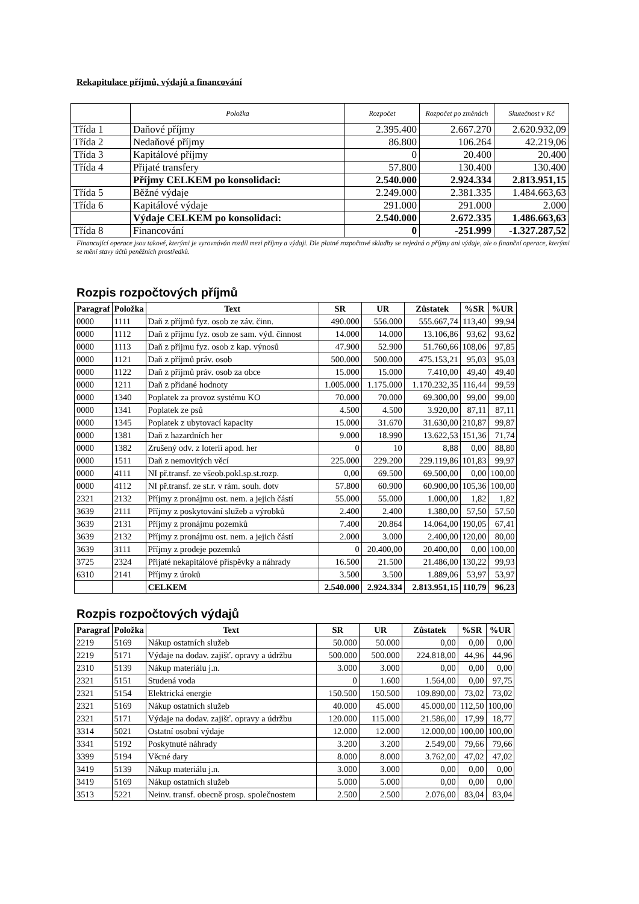Rekapitulace příjmů, výdajů a financování
| | Položka | Rozpočet | Rozpočet po změnách | Skutečnost v Kč |
| --- | --- | --- | --- | --- |
| Třída 1 | Daňové příjmy | 2.395.400 | 2.667.270 | 2.620.932,09 |
| Třída 2 | Nedaňové příjmy | 86.800 | 106.264 | 42.219,06 |
| Třída 3 | Kapitálové příjmy | 0 | 20.400 | 20.400 |
| Třída 4 | Přijaté transfery | 57.800 | 130.400 | 130.400 |
| | Příjmy CELKEM po konsolidaci: | 2.540.000 | 2.924.334 | 2.813.951,15 |
| Třída 5 | Běžné výdaje | 2.249.000 | 2.381.335 | 1.484.663,63 |
| Třída 6 | Kapitálové výdaje | 291.000 | 291.000 | 2.000 |
| | Výdaje CELKEM po konsolidaci: | 2.540.000 | 2.672.335 | 1.486.663,63 |
| Třída 8 | Financování | 0 | -251.999 | -1.327.287,52 |
Financující operace jsou takové, kterými je vyrovnáván rozdíl mezi příjmy a výdaji. Dle platné rozpočtové skladby se nejedná o příjmy ani výdaje, ale o finanční operace, kterými se mění stavy účtů peněžních prostředků.
Rozpis rozpočtových příjmů
| Paragraf | Položka | Text | SR | UR | Zůstatek | %SR | %UR |
| --- | --- | --- | --- | --- | --- | --- | --- |
| 0000 | 1111 | Daň z příjmů fyz. osob ze záv. činn. | 490.000 | 556.000 | 555.667,74 | 113,40 | 99,94 |
| 0000 | 1112 | Daň z příjmu fyz. osob ze sam. výd. činnost | 14.000 | 14.000 | 13.106,86 | 93,62 | 93,62 |
| 0000 | 1113 | Daň z příjmu fyz. osob z kap. výnosů | 47.900 | 52.900 | 51.760,66 | 108,06 | 97,85 |
| 0000 | 1121 | Daň z příjmů práv. osob | 500.000 | 500.000 | 475.153,21 | 95,03 | 95,03 |
| 0000 | 1122 | Daň z příjmů práv. osob za obce | 15.000 | 15.000 | 7.410,00 | 49,40 | 49,40 |
| 0000 | 1211 | Daň z přidané hodnoty | 1.005.000 | 1.175.000 | 1.170.232,35 | 116,44 | 99,59 |
| 0000 | 1340 | Poplatek za provoz systému KO | 70.000 | 70.000 | 69.300,00 | 99,00 | 99,00 |
| 0000 | 1341 | Poplatek ze psů | 4.500 | 4.500 | 3.920,00 | 87,11 | 87,11 |
| 0000 | 1345 | Poplatek z ubytovací kapacity | 15.000 | 31.670 | 31.630,00 | 210,87 | 99,87 |
| 0000 | 1381 | Daň z hazardních her | 9.000 | 18.990 | 13.622,53 | 151,36 | 71,74 |
| 0000 | 1382 | Zrušený odv. z loterií apod. her | 0 | 10 | 8,88 | 0,00 | 88,80 |
| 0000 | 1511 | Daň z nemovitých věcí | 225.000 | 229.200 | 229.119,86 | 101,83 | 99,97 |
| 0000 | 4111 | NI př.transf. ze všeob.pokl.sp.st.rozp. | 0,00 | 69.500 | 69.500,00 | 0,00 | 100,00 |
| 0000 | 4112 | NI př.transf. ze st.r. v rám. souh. dotv | 57.800 | 60.900 | 60.900,00 | 105,36 | 100,00 |
| 2321 | 2132 | Příjmy z pronájmu ost. nem. a jejich částí | 55.000 | 55.000 | 1.000,00 | 1,82 | 1,82 |
| 3639 | 2111 | Příjmy z poskytování služeb a výrobků | 2.400 | 2.400 | 1.380,00 | 57,50 | 57,50 |
| 3639 | 2131 | Příjmy z pronájmu pozemků | 7.400 | 20.864 | 14.064,00 | 190,05 | 67,41 |
| 3639 | 2132 | Příjmy z pronájmu ost. nem. a jejich částí | 2.000 | 3.000 | 2.400,00 | 120,00 | 80,00 |
| 3639 | 3111 | Příjmy z prodeje pozemků | 0 | 20.400,00 | 20.400,00 | 0,00 | 100,00 |
| 3725 | 2324 | Přijaté nekapitálové příspěvky a náhrady | 16.500 | 21.500 | 21.486,00 | 130,22 | 99,93 |
| 6310 | 2141 | Příjmy z úroků | 3.500 | 3.500 | 1.889,06 | 53,97 | 53,97 |
| | | CELKEM | 2.540.000 | 2.924.334 | 2.813.951,15 | 110,79 | 96,23 |
Rozpis rozpočtových výdajů
| Paragraf | Položka | Text | SR | UR | Zůstatek | %SR | %UR |
| --- | --- | --- | --- | --- | --- | --- | --- |
| 2219 | 5169 | Nákup ostatních služeb | 50.000 | 50.000 | 0,00 | 0,00 | 0,00 |
| 2219 | 5171 | Výdaje na dodav. zajišť. opravy a údržbu | 500.000 | 500.000 | 224.818,00 | 44,96 | 44,96 |
| 2310 | 5139 | Nákup materiálu j.n. | 3.000 | 3.000 | 0,00 | 0,00 | 0,00 |
| 2321 | 5151 | Studená voda | 0 | 1.600 | 1.564,00 | 0,00 | 97,75 |
| 2321 | 5154 | Elektrická energie | 150.500 | 150.500 | 109.890,00 | 73,02 | 73,02 |
| 2321 | 5169 | Nákup ostatních služeb | 40.000 | 45.000 | 45.000,00 | 112,50 | 100,00 |
| 2321 | 5171 | Výdaje na dodav. zajišť. opravy a údržbu | 120.000 | 115.000 | 21.586,00 | 17,99 | 18,77 |
| 3314 | 5021 | Ostatní osobní výdaje | 12.000 | 12.000 | 12.000,00 | 100,00 | 100,00 |
| 3341 | 5192 | Poskytnuté náhrady | 3.200 | 3.200 | 2.549,00 | 79,66 | 79,66 |
| 3399 | 5194 | Věcné dary | 8.000 | 8.000 | 3.762,00 | 47,02 | 47,02 |
| 3419 | 5139 | Nákup materiálu j.n. | 3.000 | 3.000 | 0,00 | 0,00 | 0,00 |
| 3419 | 5169 | Nákup ostatních služeb | 5.000 | 5.000 | 0,00 | 0,00 | 0,00 |
| 3513 | 5221 | Neinv. transf. obecně prosp. společnostem | 2.500 | 2.500 | 2.076,00 | 83,04 | 83,04 |